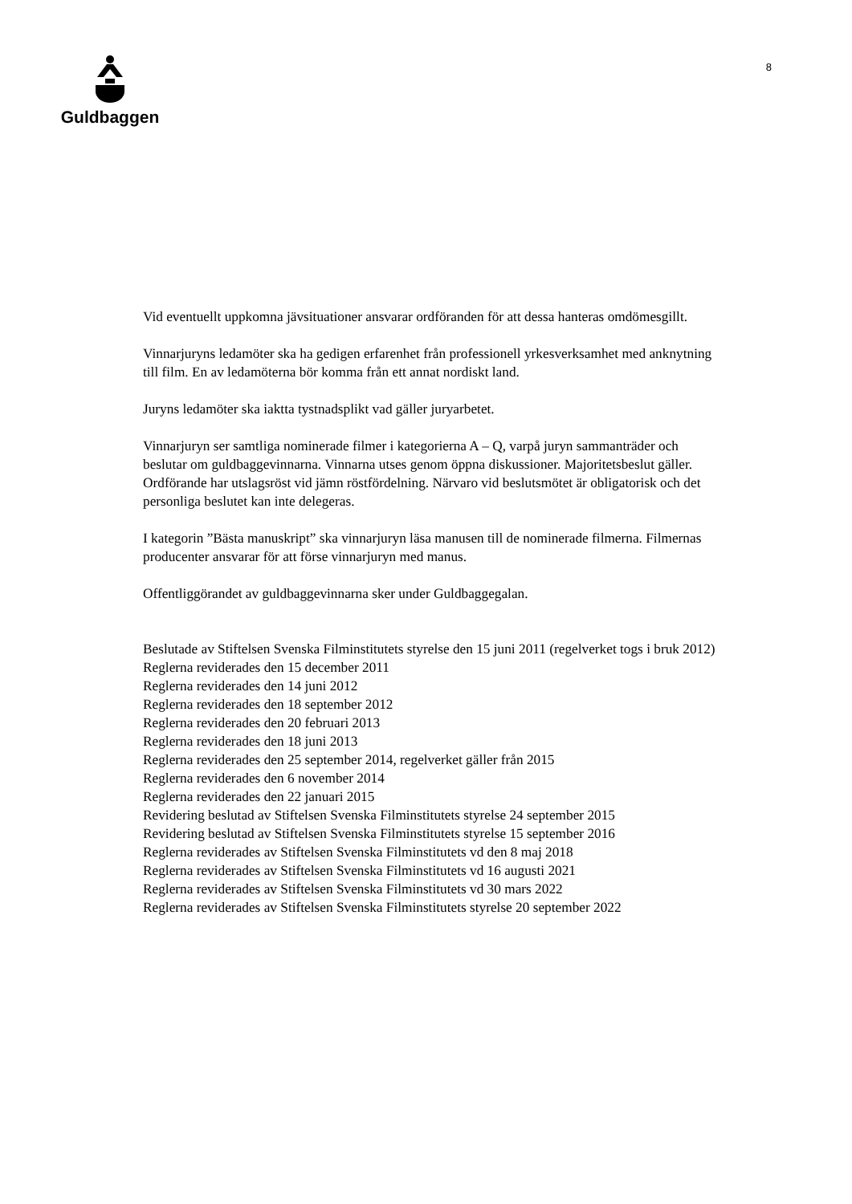Guldbaggen
8
Vid eventuellt uppkomna jävsituationer ansvarar ordföranden för att dessa hanteras omdömesgillt.
Vinnarjuryns ledamöter ska ha gedigen erfarenhet från professionell yrkesverksamhet med anknytning till film. En av ledamöterna bör komma från ett annat nordiskt land.
Juryns ledamöter ska iaktta tystnadsplikt vad gäller juryarbetet.
Vinnarjuryn ser samtliga nominerade filmer i kategorierna A – Q, varpå juryn sammanträder och beslutar om guldbaggevinnarna. Vinnarna utses genom öppna diskussioner. Majoritetsbeslut gäller. Ordförande har utslagsröst vid jämn röstfördelning. Närvaro vid beslutsmötet är obligatorisk och det personliga beslutet kan inte delegeras.
I kategorin ”Bästa manuskript” ska vinnarjuryn läsa manusen till de nominerade filmerna. Filmernas producenter ansvarar för att förse vinnarjuryn med manus.
Offentliggörandet av guldbaggevinnarna sker under Guldbaggegalan.
Beslutade av Stiftelsen Svenska Filminstitutets styrelse den 15 juni 2011 (regelverket togs i bruk 2012)
Reglerna reviderades den 15 december 2011
Reglerna reviderades den 14 juni 2012
Reglerna reviderades den 18 september 2012
Reglerna reviderades den 20 februari 2013
Reglerna reviderades den 18 juni 2013
Reglerna reviderades den 25 september 2014, regelverket gäller från 2015
Reglerna reviderades den 6 november 2014
Reglerna reviderades den 22 januari 2015
Revidering beslutad av Stiftelsen Svenska Filminstitutets styrelse 24 september 2015
Revidering beslutad av Stiftelsen Svenska Filminstitutets styrelse 15 september 2016
Reglerna reviderades av Stiftelsen Svenska Filminstitutets vd den 8 maj 2018
Reglerna reviderades av Stiftelsen Svenska Filminstitutets vd 16 augusti 2021
Reglerna reviderades av Stiftelsen Svenska Filminstitutets vd 30 mars 2022
Reglerna reviderades av Stiftelsen Svenska Filminstitutets styrelse 20 september 2022